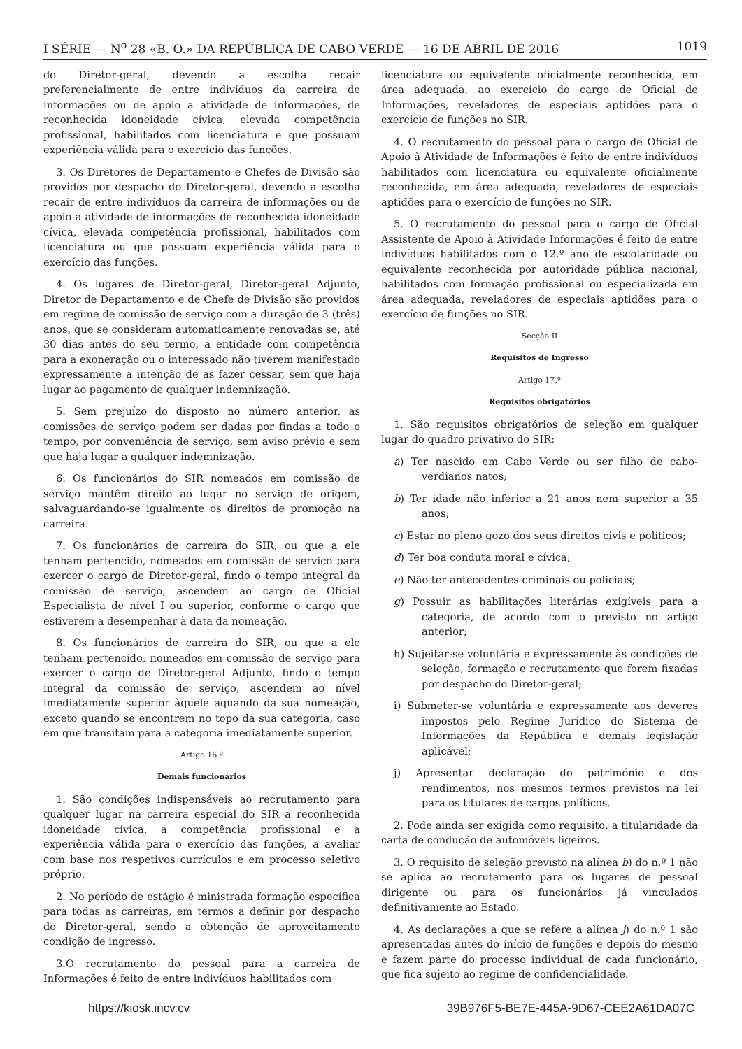I SÉRIE — N<sup>o</sup> 28 «B. O.» DA REPÚBLICA DE CABO VERDE — 16 DE ABRIL DE 2016 1019
do Diretor-geral, devendo a escolha recair preferencialmente de entre indivíduos da carreira de informações ou de apoio a atividade de informações, de reconhecida idoneidade cívica, elevada competência profissional, habilitados com licenciatura e que possuam experiência válida para o exercício das funções.
3. Os Diretores de Departamento e Chefes de Divisão são providos por despacho do Diretor-geral, devendo a escolha recair de entre indivíduos da carreira de informações ou de apoio a atividade de informações de reconhecida idoneidade cívica, elevada competência profissional, habilitados com licenciatura ou que possuam experiência válida para o exercício das funções.
4. Os lugares de Diretor-geral, Diretor-geral Adjunto, Diretor de Departamento e de Chefe de Divisão são providos em regime de comissão de serviço com a duração de 3 (três) anos, que se consideram automaticamente renovadas se, até 30 dias antes do seu termo, a entidade com competência para a exoneração ou o interessado não tiverem manifestado expressamente a intenção de as fazer cessar, sem que haja lugar ao pagamento de qualquer indemnização.
5. Sem prejuízo do disposto no número anterior, as comissões de serviço podem ser dadas por findas a todo o tempo, por conveniência de serviço, sem aviso prévio e sem que haja lugar a qualquer indemnização.
6. Os funcionários do SIR nomeados em comissão de serviço mantêm direito ao lugar no serviço de origem, salvaguardando-se igualmente os direitos de promoção na carreira.
7. Os funcionários de carreira do SIR, ou que a ele tenham pertencido, nomeados em comissão de serviço para exercer o cargo de Diretor-geral, findo o tempo integral da comissão de serviço, ascendem ao cargo de Oficial Especialista de nível I ou superior, conforme o cargo que estiverem a desempenhar à data da nomeação.
8. Os funcionários de carreira do SIR, ou que a ele tenham pertencido, nomeados em comissão de serviço para exercer o cargo de Diretor-geral Adjunto, findo o tempo integral da comissão de serviço, ascendem ao nível imediatamente superior àquele aquando da sua nomeação, exceto quando se encontrem no topo da sua categoria, caso em que transitam para a categoria imediatamente superior.
Artigo 16.º
Demais funcionários
1. São condições indispensáveis ao recrutamento para qualquer lugar na carreira especial do SIR a reconhecida idoneidade cívica, a competência profissional e a experiência válida para o exercício das funções, a avaliar com base nos respetivos currículos e em processo seletivo próprio.
2. No período de estágio é ministrada formação específica para todas as carreiras, em termos a definir por despacho do Diretor-geral, sendo a obtenção de aproveitamento condição de ingresso.
3.O recrutamento do pessoal para a carreira de Informações é feito de entre indivíduos habilitados com
licenciatura ou equivalente oficialmente reconhecida, em área adequada, ao exercício do cargo de Oficial de Informações, reveladores de especiais aptidões para o exercício de funções no SIR.
4. O recrutamento do pessoal para o cargo de Oficial de Apoio à Atividade de Informações é feito de entre indivíduos habilitados com licenciatura ou equivalente oficialmente reconhecida, em área adequada, reveladores de especiais aptidões para o exercício de funções no SIR.
5. O recrutamento do pessoal para o cargo de Oficial Assistente de Apoio à Atividade Informações é feito de entre indivíduos habilitados com o 12.º ano de escolaridade ou equivalente reconhecida por autoridade pública nacional, habilitados com formação profissional ou especializada em área adequada, reveladores de especiais aptidões para o exercício de funções no SIR.
Secção II
Requisitos de Ingresso
Artigo 17.º
Requisitos obrigatórios
1. São requisitos obrigatórios de seleção em qualquer lugar do quadro privativo do SIR:
a) Ter nascido em Cabo Verde ou ser filho de cabo-verdianos natos;
b) Ter idade não inferior a 21 anos nem superior a 35 anos;
c) Estar no pleno gozo dos seus direitos civis e políticos;
d) Ter boa conduta moral e cívica;
e) Não ter antecedentes criminais ou policiais;
g) Possuir as habilitações literárias exigíveis para a categoria, de acordo com o previsto no artigo anterior;
h) Sujeitar-se voluntária e expressamente às condições de seleção, formação e recrutamento que forem fixadas por despacho do Diretor-geral;
i) Submeter-se voluntária e expressamente aos deveres impostos pelo Regime Jurídico do Sistema de Informações da República e demais legislação aplicável;
j) Apresentar declaração do património e dos rendimentos, nos mesmos termos previstos na lei para os titulares de cargos políticos.
2. Pode ainda ser exigida como requisito, a titularidade da carta de condução de automóveis ligeiros.
3. O requisito de seleção previsto na alínea b) do n.º 1 não se aplica ao recrutamento para os lugares de pessoal dirigente ou para os funcionários já vinculados definitivamente ao Estado.
4. As declarações a que se refere a alínea j) do n.º 1 são apresentadas antes do início de funções e depois do mesmo e fazem parte do processo individual de cada funcionário, que fica sujeito ao regime de confidencialidade.
https://kiosk.incv.cv 39B976F5-BE7E-445A-9D67-CEE2A61DA07C